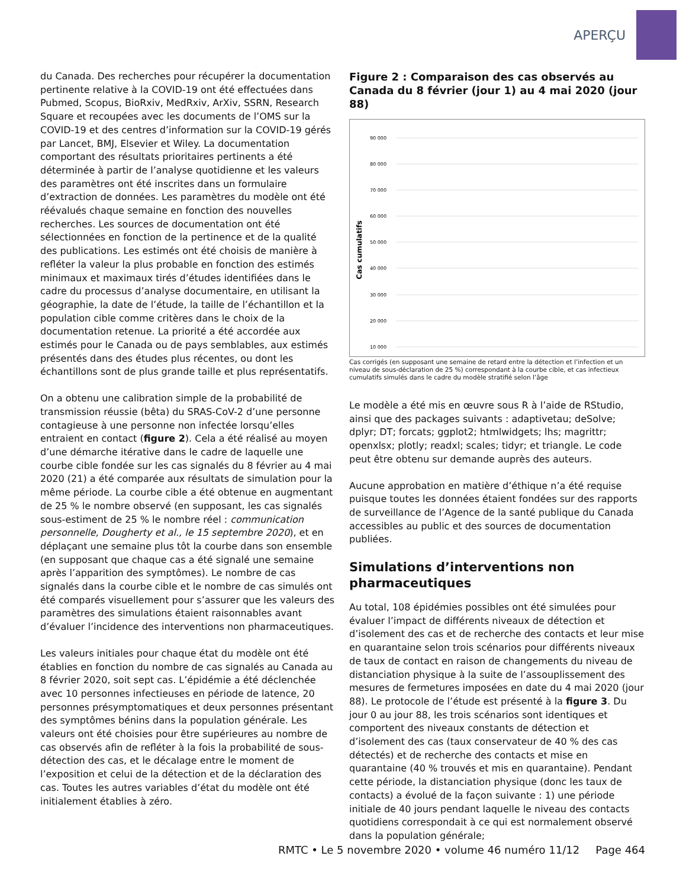APERÇU
du Canada. Des recherches pour récupérer la documentation pertinente relative à la COVID-19 ont été effectuées dans Pubmed, Scopus, BioRxiv, MedRxiv, ArXiv, SSRN, Research Square et recoupées avec les documents de l’OMS sur la COVID-19 et des centres d’information sur la COVID-19 gérés par Lancet, BMJ, Elsevier et Wiley. La documentation comportant des résultats prioritaires pertinents a été déterminée à partir de l’analyse quotidienne et les valeurs des paramètres ont été inscrites dans un formulaire d’extraction de données. Les paramètres du modèle ont été réévalués chaque semaine en fonction des nouvelles recherches. Les sources de documentation ont été sélectionnées en fonction de la pertinence et de la qualité des publications. Les estimés ont été choisis de manière à refléter la valeur la plus probable en fonction des estimés minimaux et maximaux tirés d’études identifiées dans le cadre du processus d’analyse documentaire, en utilisant la géographie, la date de l’étude, la taille de l’échantillon et la population cible comme critères dans le choix de la documentation retenue. La priorité a été accordée aux estimés pour le Canada ou de pays semblables, aux estimés présentés dans des études plus récentes, ou dont les échantillons sont de plus grande taille et plus représentatifs.
On a obtenu une calibration simple de la probabilité de transmission réussie (bêta) du SRAS-CoV-2 d’une personne contagieuse à une personne non infectée lorsqu’elles entraient en contact (figure 2). Cela a été réalisé au moyen d’une démarche itérative dans le cadre de laquelle une courbe cible fondée sur les cas signalés du 8 février au 4 mai 2020 (21) a été comparée aux résultats de simulation pour la même période. La courbe cible a été obtenue en augmentant de 25 % le nombre observé (en supposant, les cas signalés sous-estiment de 25 % le nombre réel : communication personnelle, Dougherty et al., le 15 septembre 2020), et en déplaçant une semaine plus tôt la courbe dans son ensemble (en supposant que chaque cas a été signalé une semaine après l’apparition des symptômes). Le nombre de cas signalés dans la courbe cible et le nombre de cas simulés ont été comparés visuellement pour s’assurer que les valeurs des paramètres des simulations étaient raisonnables avant d’évaluer l’incidence des interventions non pharmaceutiques.
Les valeurs initiales pour chaque état du modèle ont été établies en fonction du nombre de cas signalés au Canada au 8 février 2020, soit sept cas. L’épidémie a été déclenchée avec 10 personnes infectieuses en période de latence, 20 personnes présymptomatiques et deux personnes présentant des symptômes bénins dans la population générale. Les valeurs ont été choisies pour être supérieures au nombre de cas observés afin de refléter à la fois la probabilité de sous-détection des cas, et le décalage entre le moment de l’exposition et celui de la détection et de la déclaration des cas. Toutes les autres variables d’état du modèle ont été initialement établies à zéro.
Figure 2 : Comparaison des cas observés au Canada du 8 février (jour 1) au 4 mai 2020 (jour 88)
90 000
80 000
70 000
60 000
50 000
40 000
30 000
20 000
10 000
Cas cumulatifs
Cas corrigés (en supposant une semaine de retard entre la détection et l’infection et un niveau de sous-déclaration de 25 %) correspondant à la courbe cible, et cas infectieux cumulatifs simulés dans le cadre du modèle stratifié selon l’âge
Le modèle a été mis en œuvre sous R à l’aide de RStudio, ainsi que des packages suivants : adaptivetau; deSolve; dplyr; DT; forcats; ggplot2; htmlwidgets; lhs; magrittr; openxlsx; plotly; readxl; scales; tidyr; et triangle. Le code peut être obtenu sur demande auprès des auteurs.
Aucune approbation en matière d’éthique n’a été requise puisque toutes les données étaient fondées sur des rapports de surveillance de l’Agence de la santé publique du Canada accessibles au public et des sources de documentation publiées.
Simulations d’interventions non pharmaceutiques
Au total, 108 épidémies possibles ont été simulées pour évaluer l’impact de différents niveaux de détection et d’isolement des cas et de recherche des contacts et leur mise en quarantaine selon trois scénarios pour différents niveaux de taux de contact en raison de changements du niveau de distanciation physique à la suite de l’assouplissement des mesures de fermetures imposées en date du 4 mai 2020 (jour 88). Le protocole de l’étude est présenté à la figure 3. Du jour 0 au jour 88, les trois scénarios sont identiques et comportent des niveaux constants de détection et d’isolement des cas (taux conservateur de 40 % des cas détectés) et de recherche des contacts et mise en quarantaine (40 % trouvés et mis en quarantaine). Pendant cette période, la distanciation physique (donc les taux de contacts) a évolué de la façon suivante : 1) une période initiale de 40 jours pendant laquelle le niveau des contacts quotidiens correspondait à ce qui est normalement observé dans la population générale;
RMTC • Le 5 novembre 2020 • volume 46 numéro 11/12 Page 464